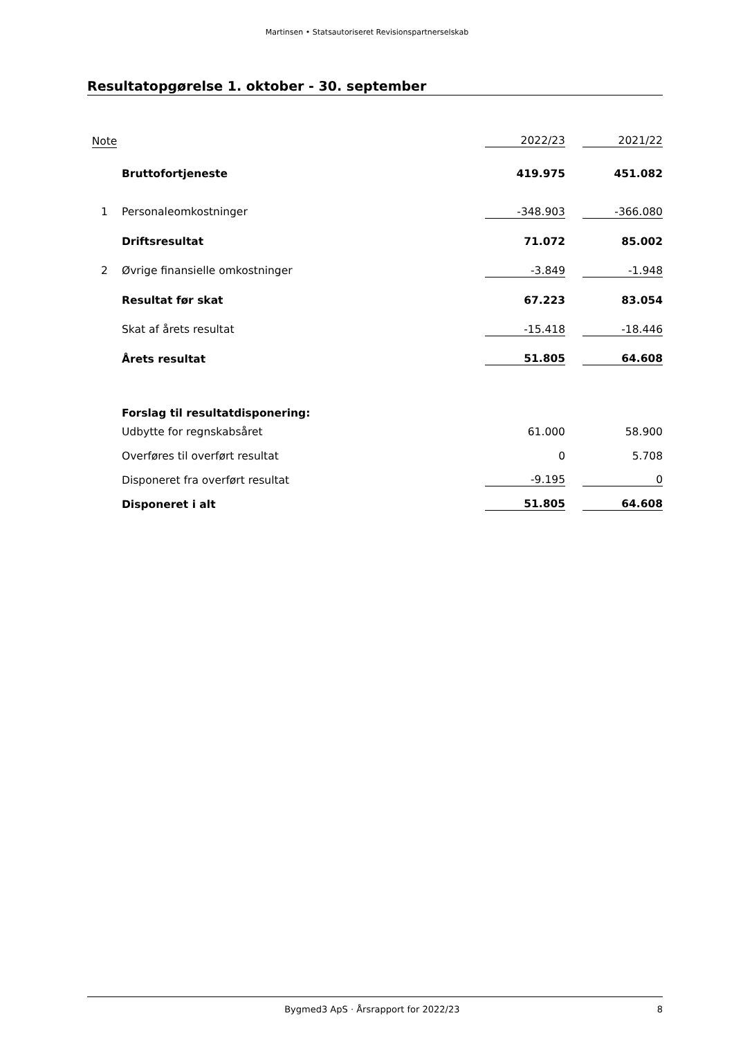Martinsen • Statsautoriseret Revisionspartnerselskab
Resultatopgørelse 1. oktober - 30. september
| Note | | 2022/23 | | 2021/22 |
| --- | --- | --- | --- | --- |
| | Bruttofortjeneste | 419.975 | | 451.082 |
| 1 | Personaleomkostninger | -348.903 | | -366.080 |
| | Driftsresultat | 71.072 | | 85.002 |
| 2 | Øvrige finansielle omkostninger | -3.849 | | -1.948 |
| | Resultat før skat | 67.223 | | 83.054 |
| | Skat af årets resultat | -15.418 | | -18.446 |
| | Årets resultat | 51.805 | | 64.608 |
| | Forslag til resultatdisponering: | | | |
| | Udbytte for regnskabsåret | 61.000 | | 58.900 |
| | Overføres til overført resultat | 0 | | 5.708 |
| | Disponeret fra overført resultat | -9.195 | | 0 |
| | Disponeret i alt | 51.805 | | 64.608 |
Bygmed3 ApS · Årsrapport for 2022/23
8